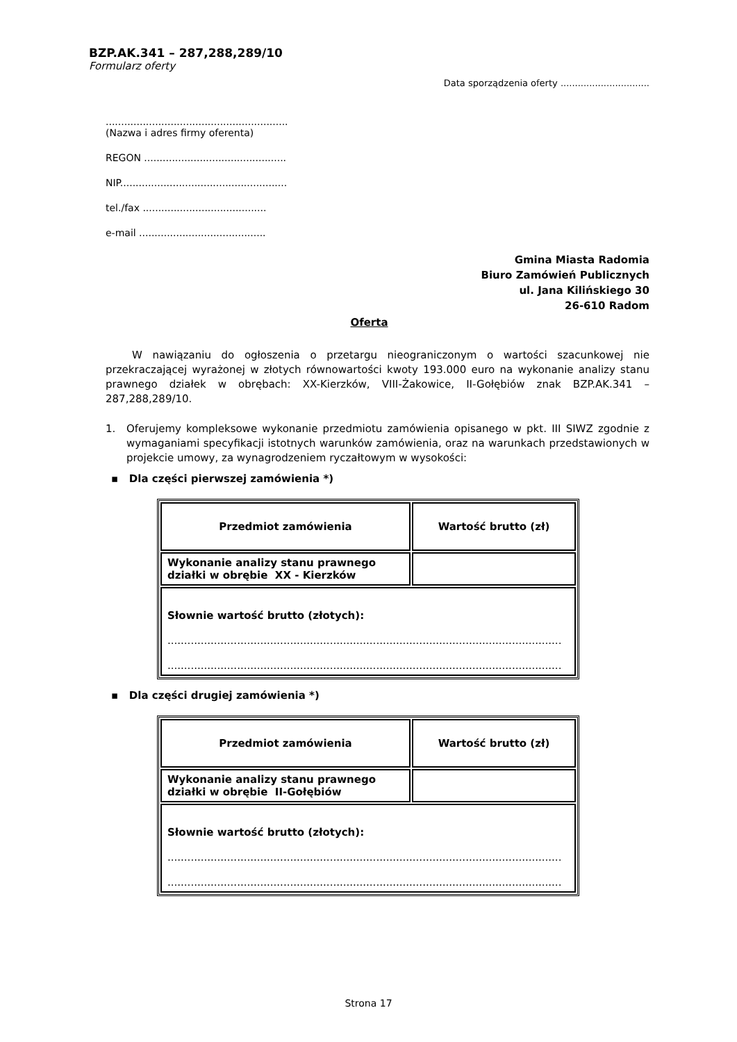BZP.AK.341 – 287,288,289/10
Formularz oferty
Data sporządzenia oferty ...............................
...........................................................
(Nazwa i adres firmy oferenta)
REGON ..............................................
NIP......................................................
tel./fax ........................................
e-mail .........................................
Gmina Miasta Radomia
Biuro Zamówień Publicznych
ul. Jana Kilińskiego 30
26-610 Radom
Oferta
W nawiązaniu do ogłoszenia o przetargu nieograniczonym o wartości szacunkowej nie przekraczającej wyrażonej w złotych równowartości kwoty 193.000 euro na wykonanie analizy stanu prawnego działek w obrębach: XX-Kierzków, VIII-Żakowice, II-Gołębiów znak BZP.AK.341 – 287,288,289/10.
1. Oferujemy kompleksowe wykonanie przedmiotu zamówienia opisanego w pkt. III SIWZ zgodnie z wymaganiami specyfikacji istotnych warunków zamówienia, oraz na warunkach przedstawionych w projekcie umowy, za wynagrodzeniem ryczałtowym w wysokości:
▪ Dla części pierwszej zamówienia *)
| Przedmiot zamówienia | Wartość brutto (zł) |
| Wykonanie analizy stanu prawnego działki w obrębie XX - Kierzków | |
| Słownie wartość brutto (złotych): ....................................................................................................................... ....................................................................................................................... | |
▪ Dla części drugiej zamówienia *)
| Przedmiot zamówienia | Wartość brutto (zł) |
| Wykonanie analizy stanu prawnego działki w obrębie II-Gołębiów | |
| Słownie wartość brutto (złotych): ....................................................................................................................... ....................................................................................................................... | |
Strona 17